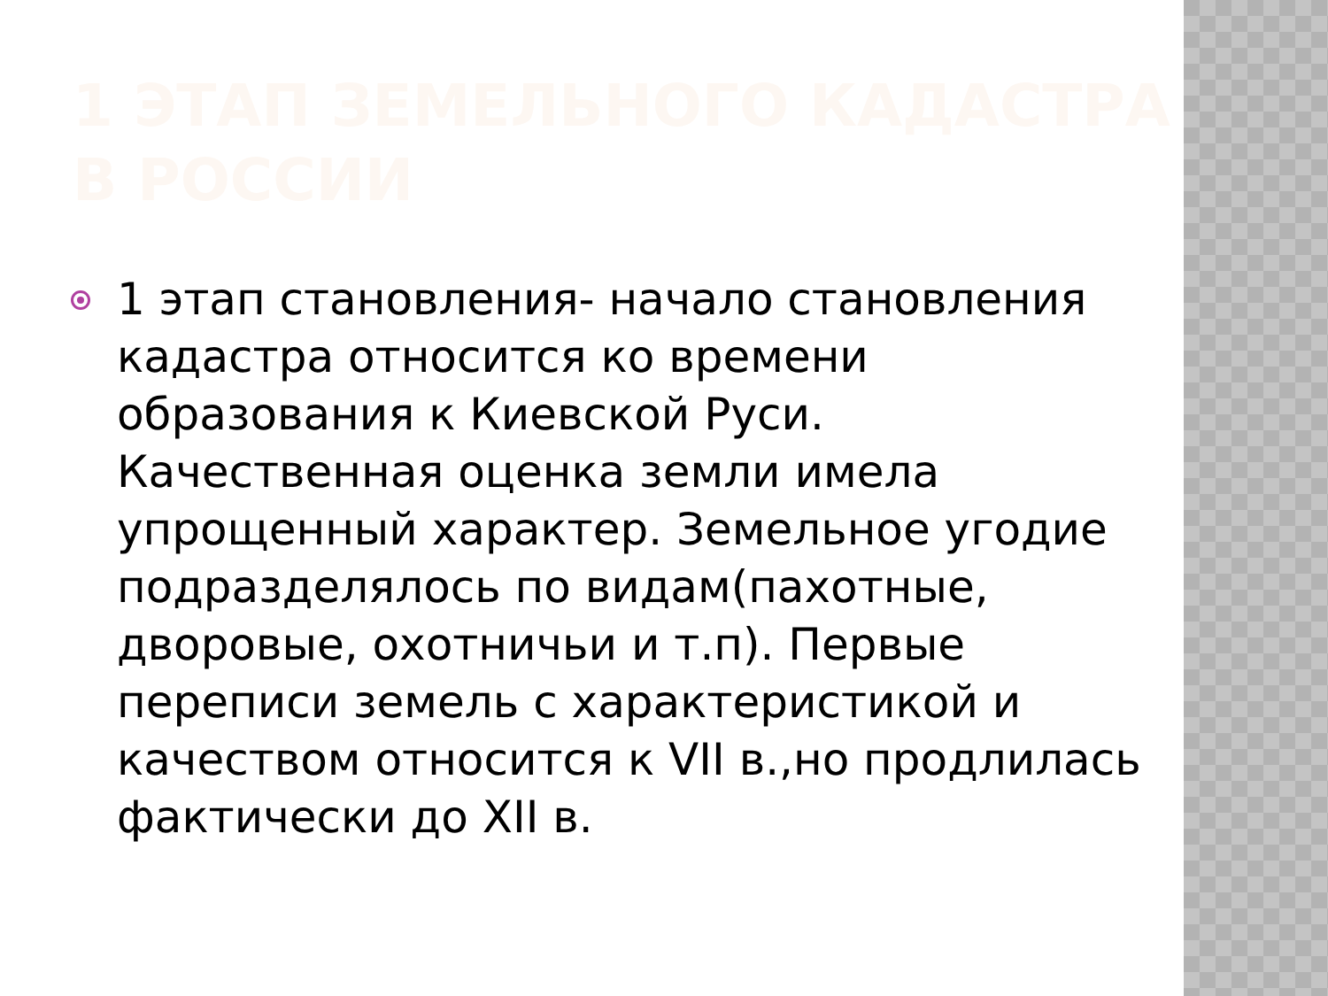1 ЭТАП ЗЕМЕЛЬНОГО КАДАСТРА В РОССИИ
1 этап становления- начало становления кадастра относится ко времени образования к Киевской Руси. Качественная оценка земли имела упрощенный характер. Земельное угодие подразделялось по видам(пахотные, дворовые, охотничьи и т.п). Первые переписи земель с характеристикой и качеством относится к VII в.,но продлилась фактически до XII в.